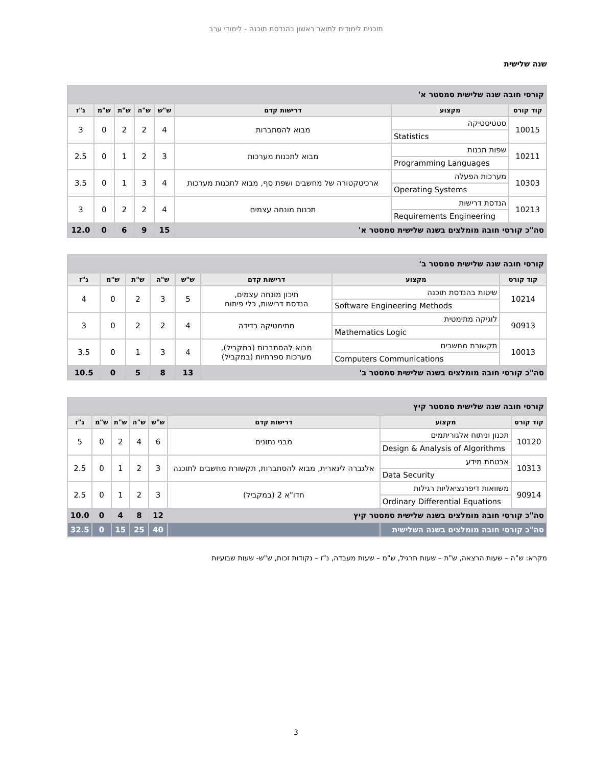תוכנית לימודים לתואר ראשון בהנדסת תוכנה - לימודי ערב
שנה שלישית
| קורסי חובה שנה שלישית סמסטר א' | | | | | | | |
| קוד קורס | מקצוע | דרישות קדם | ש"ש | ש"ה | ש"ת | ש"מ | נ"ז |
| 10015 | סטטיסטיקה Statistics | מבוא להסתברות | 4 | 2 | 2 | 0 | 3 |
| 10211 | שפות תכנות Programming Languages | מבוא לתכנות מערכות | 3 | 2 | 1 | 0 | 2.5 |
| 10303 | מערכות הפעלה Operating Systems | ארכיטקטורה של מחשבים ושפת סף, מבוא לתכנות מערכות | 4 | 3 | 1 | 0 | 3.5 |
| 10213 | הנדסת דרישות Requirements Engineering | תכנות מונחה עצמים | 4 | 2 | 2 | 0 | 3 |
| סה"כ קורסי חובה מומלצים בשנה שלישית סמסטר א' | | | 15 | 9 | 6 | 0 | 12.0 |
| קורסי חובה שנה שלישית סמסטר ב' | | | | | | | |
| קוד קורס | מקצוע | דרישות קדם | ש"ש | ש"ה | ש"ת | ש"מ | נ"ז |
| 10214 | שיטות בהנדסת תוכנה Software Engineering Methods | תיכון מונחה עצמים, הנדסת דרישות, כלי פיתוח | 5 | 3 | 2 | 0 | 4 |
| 90913 | לוגיקה מתימטית Mathematics Logic | מתימטיקה בדידה | 4 | 2 | 2 | 0 | 3 |
| 10013 | תקשורת מחשבים Computers Communications | מבוא להסתברות (במקביל), מערכות ספרתיות (במקביל) | 4 | 3 | 1 | 0 | 3.5 |
| סה"כ קורסי חובה מומלצים בשנה שלישית סמסטר ב' | | | 13 | 8 | 5 | 0 | 10.5 |
| קורסי חובה שנה שלישית סמסטר קיץ | | | | | | | |
| קוד קורס | מקצוע | דרישות קדם | ש"ש | ש"ה | ש"ת | ש"מ | נ"ז |
| 10120 | תכנון וניתוח אלגוריתמים Design & Analysis of Algorithms | מבני נתונים | 6 | 4 | 2 | 0 | 5 |
| 10313 | אבטחת מידע Data Security | אלגברה לינארית, מבוא להסתברות, תקשורת מחשבים לתוכנה | 3 | 2 | 1 | 0 | 2.5 |
| 90914 | משוואות דיפרנציאליות רגילות Ordinary Differential Equations | חדו"א 2 (במקביל) | 3 | 2 | 1 | 0 | 2.5 |
| סה"כ קורסי חובה מומלצים בשנה שלישית סמסטר קיץ | | | 12 | 8 | 4 | 0 | 10.0 |
| סה"כ קורסי חובה מומלצים בשנה השלישית | | | 40 | 25 | 15 | 0 | 32.5 |
מקרא: ש"ה – שעות הרצאה, ש"ת – שעות תרגיל, ש"מ – שעות מעבדה, נ"ז – נקודות זכות, ש"ש- שעות שבועיות
3